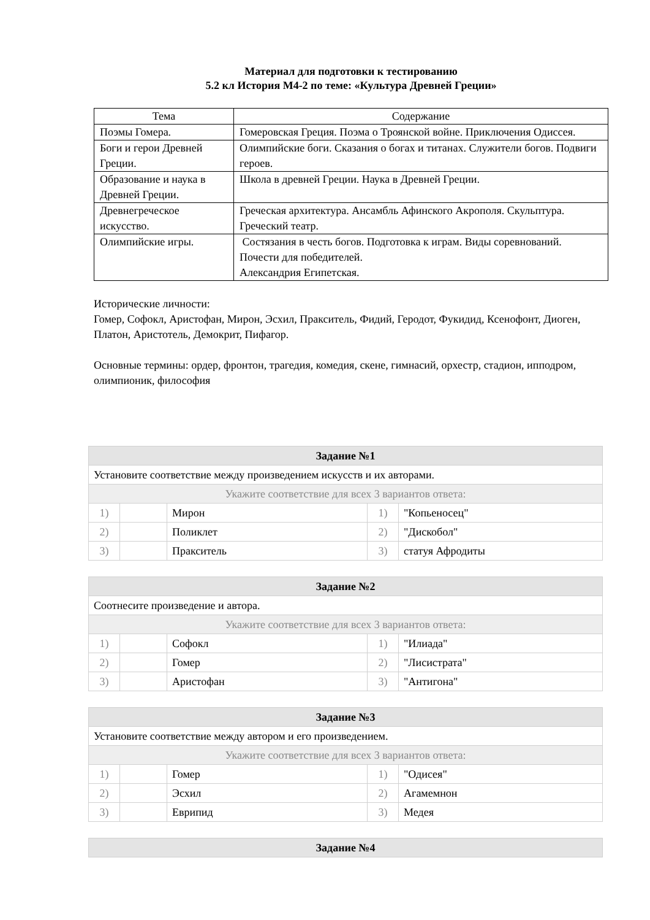Материал для подготовки к тестированию
5.2 кл История М4-2 по теме: «Культура Древней Греции»
| Тема | Содержание |
| Поэмы Гомера. | Гомеровская Греция. Поэма о Троянской войне. Приключения Одиссея. |
| Боги и герои Древней Греции. | Олимпийские боги. Сказания о богах и титанах. Служители богов. Подвиги героев. |
| Образование и наука в Древней Греции. | Школа в древней Греции. Наука в Древней Греции. |
| Древнегреческое искусство. | Греческая архитектура. Ансамбль Афинского Акрополя. Скульптура. Греческий театр. |
| Олимпийские игры. | Состязания в честь богов. Подготовка к играм. Виды соревнований. Почести для победителей. Александрия Египетская. |
Исторические личности:
Гомер, Софокл, Аристофан, Мирон, Эсхил, Пракситель, Фидий, Геродот, Фукидид, Ксенофонт, Диоген, Платон, Аристотель, Демокрит, Пифагор.
Основные термины: ордер, фронтон, трагедия, комедия, скене, гимнасий, орхестр, стадион, ипподром, олимпионик, философия
| Задание №1 | | | | |
| Установите соответствие между произведением искусств и их авторами. | | | | |
| Укажите соответствие для всех 3 вариантов ответа: | | | | |
| 1) | | Мирон | 1) | "Копьеносец" |
| 2) | | Поликлет | 2) | "Дискобол" |
| 3) | | Пракситель | 3) | статуя Афродиты |
| Задание №2 | | | | |
| Соотнесите произведение и автора. | | | | |
| Укажите соответствие для всех 3 вариантов ответа: | | | | |
| 1) | | Софокл | 1) | "Илиада" |
| 2) | | Гомер | 2) | "Лисистрата" |
| 3) | | Аристофан | 3) | "Антигона" |
| Задание №3 | | | | |
| Установите соответствие между автором и его произведением. | | | | |
| Укажите соответствие для всех 3 вариантов ответа: | | | | |
| 1) | | Гомер | 1) | "Одисея" |
| 2) | | Эсхил | 2) | Агамемнон |
| 3) | | Еврипид | 3) | Медея |
| Задание №4 |